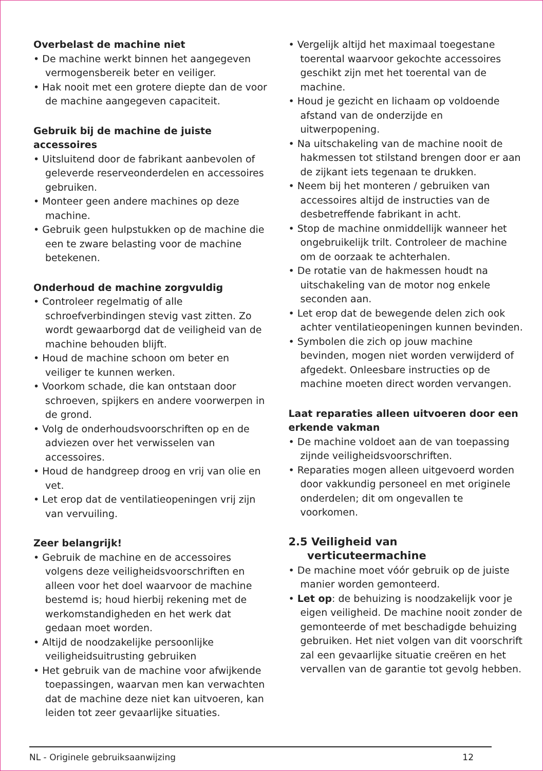Overbelast de machine niet
• De machine werkt binnen het aangegeven vermogensbereik beter en veiliger.
• Hak nooit met een grotere diepte dan de voor de machine aangegeven capaciteit.
Gebruik bij de machine de juiste accessoires
• Uitsluitend door de fabrikant aanbevolen of geleverde reserveonderdelen en accessoires gebruiken.
• Monteer geen andere machines op deze machine.
• Gebruik geen hulpstukken op de machine die een te zware belasting voor de machine betekenen.
Onderhoud de machine zorgvuldig
• Controleer regelmatig of alle schroefverbindingen stevig vast zitten. Zo wordt gewaarborgd dat de veiligheid van de machine behouden blijft.
• Houd de machine schoon om beter en veiliger te kunnen werken.
• Voorkom schade, die kan ontstaan door schroeven, spijkers en andere voorwerpen in de grond.
• Volg de onderhoudsvoorschriften op en de adviezen over het verwisselen van accessoires.
• Houd de handgreep droog en vrij van olie en vet.
• Let erop dat de ventilatieopeningen vrij zijn van vervuiling.
Zeer belangrijk!
• Gebruik de machine en de accessoires volgens deze veiligheidsvoorschriften en alleen voor het doel waarvoor de machine bestemd is; houd hierbij rekening met de werkomstandigheden en het werk dat gedaan moet worden.
• Altijd de noodzakelijke persoonlijke veiligheidsuitrusting gebruiken
• Het gebruik van de machine voor afwijkende toepassingen, waarvan men kan verwachten dat de machine deze niet kan uitvoeren, kan leiden tot zeer gevaarlijke situaties.
• Vergelijk altijd het maximaal toegestane toerental waarvoor gekochte accessoires geschikt zijn met het toerental van de machine.
• Houd je gezicht en lichaam op voldoende afstand van de onderzijde en uitwerpopening.
• Na uitschakeling van de machine nooit de hakmessen tot stilstand brengen door er aan de zijkant iets tegenaan te drukken.
• Neem bij het monteren / gebruiken van accessoires altijd de instructies van de desbetreffende fabrikant in acht.
• Stop de machine onmiddellijk wanneer het ongebruikelijk trilt. Controleer de machine om de oorzaak te achterhalen.
• De rotatie van de hakmessen houdt na uitschakeling van de motor nog enkele seconden aan.
• Let erop dat de bewegende delen zich ook achter ventilatieopeningen kunnen bevinden.
• Symbolen die zich op jouw machine bevinden, mogen niet worden verwijderd of afgedekt. Onleesbare instructies op de machine moeten direct worden vervangen.
Laat reparaties alleen uitvoeren door een erkende vakman
• De machine voldoet aan de van toepassing zijnde veiligheidsvoorschriften.
• Reparaties mogen alleen uitgevoerd worden door vakkundig personeel en met originele onderdelen; dit om ongevallen te voorkomen.
2.5 Veiligheid van
verticuteermachine
• De machine moet vóór gebruik op de juiste manier worden gemonteerd.
• Let op: de behuizing is noodzakelijk voor je eigen veiligheid. De machine nooit zonder de gemonteerde of met beschadigde behuizing gebruiken. Het niet volgen van dit voorschrift zal een gevaarlijke situatie creëren en het vervallen van de garantie tot gevolg hebben.
NL - Originele gebruiksaanwijzing 12